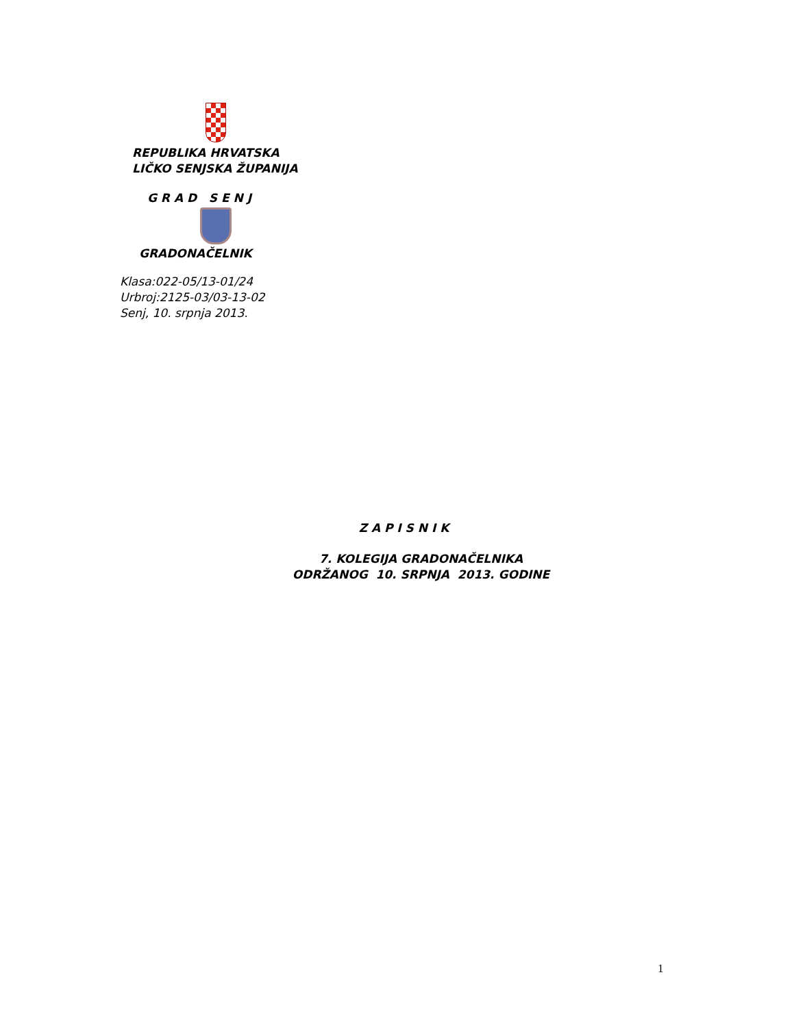REPUBLIKA HRVATSKA
LIČKO SENJSKA ŽUPANIJA
G R A D S E N J
GRADONAČELNIK
Klasa:022-05/13-01/24
Urbroj:2125-03/03-13-02
Senj, 10. srpnja 2013.
Z A P I S N I K
7. KOLEGIJA GRADONAČELNIKA
ODRŽANOG 10. SRPNJA 2013. GODINE
1